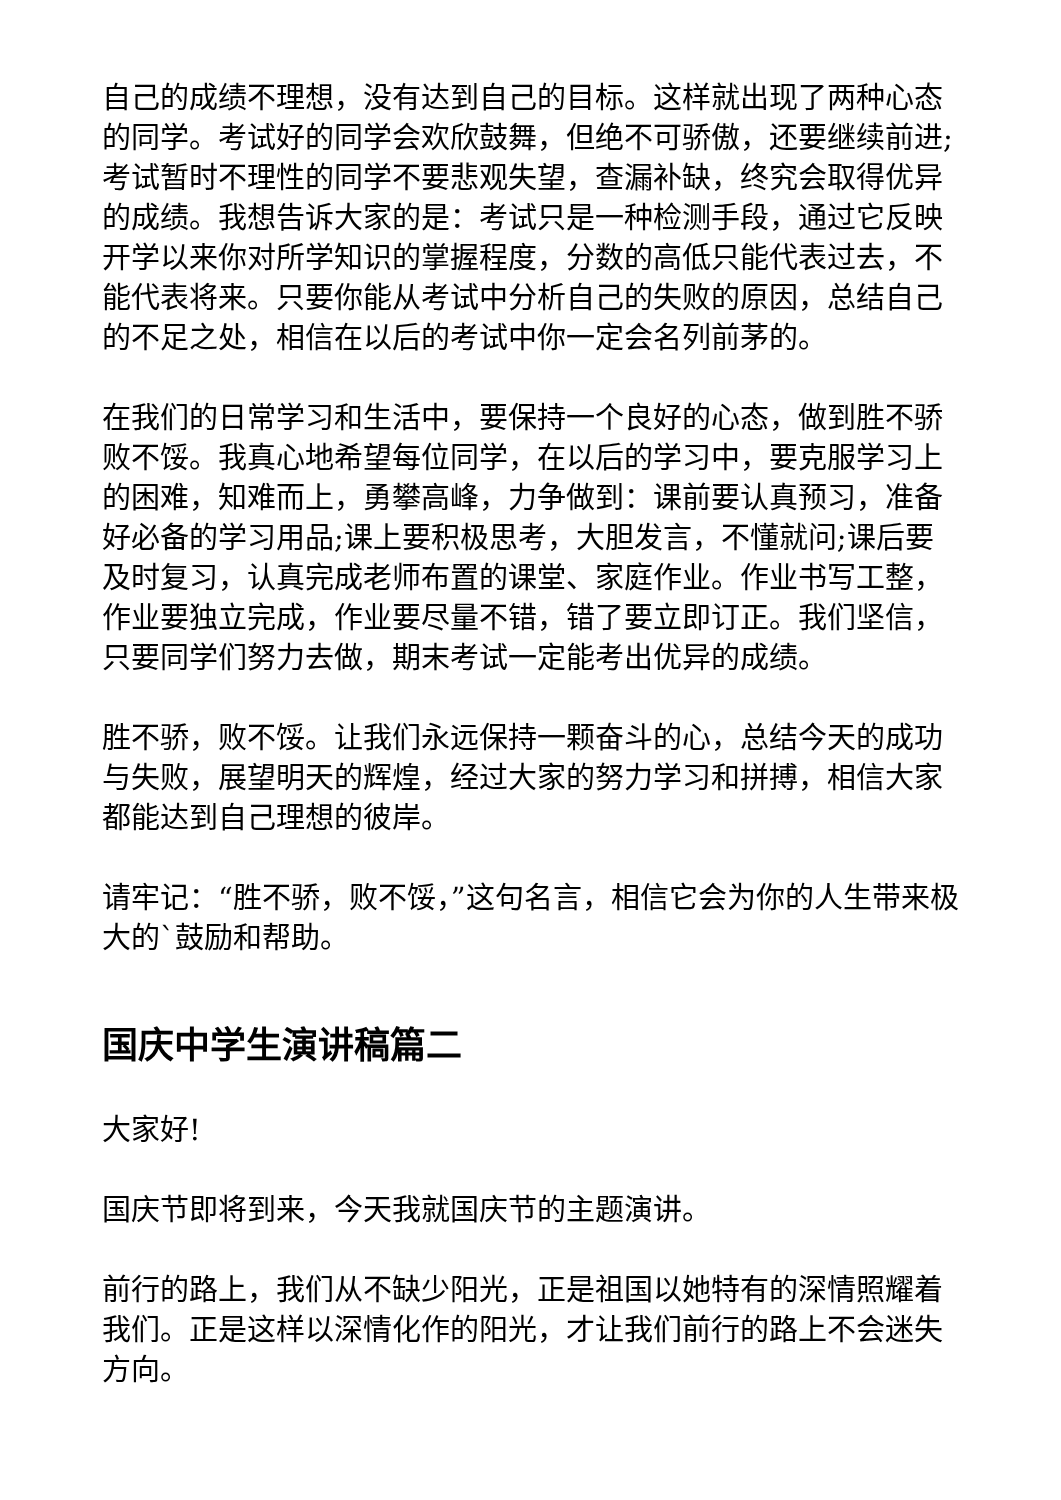自己的成绩不理想，没有达到自己的目标。这样就出现了两种心态的同学。考试好的同学会欢欣鼓舞，但绝不可骄傲，还要继续前进;考试暂时不理性的同学不要悲观失望，查漏补缺，终究会取得优异的成绩。我想告诉大家的是：考试只是一种检测手段，通过它反映开学以来你对所学知识的掌握程度，分数的高低只能代表过去，不能代表将来。只要你能从考试中分析自己的失败的原因，总结自己的不足之处，相信在以后的考试中你一定会名列前茅的。
在我们的日常学习和生活中，要保持一个良好的心态，做到胜不骄败不馁。我真心地希望每位同学，在以后的学习中，要克服学习上的困难，知难而上，勇攀高峰，力争做到：课前要认真预习，准备好必备的学习用品;课上要积极思考，大胆发言，不懂就问;课后要及时复习，认真完成老师布置的课堂、家庭作业。作业书写工整，作业要独立完成，作业要尽量不错，错了要立即订正。我们坚信，只要同学们努力去做，期末考试一定能考出优异的成绩。
胜不骄，败不馁。让我们永远保持一颗奋斗的心，总结今天的成功与失败，展望明天的辉煌，经过大家的努力学习和拼搏，相信大家都能达到自己理想的彼岸。
请牢记：“胜不骄，败不馁，”这句名言，相信它会为你的人生带来极大的`鼓励和帮助。
国庆中学生演讲稿篇二
大家好!
国庆节即将到来，今天我就国庆节的主题演讲。
前行的路上，我们从不缺少阳光，正是祖国以她特有的深情照耀着我们。正是这样以深情化作的阳光，才让我们前行的路上不会迷失方向。